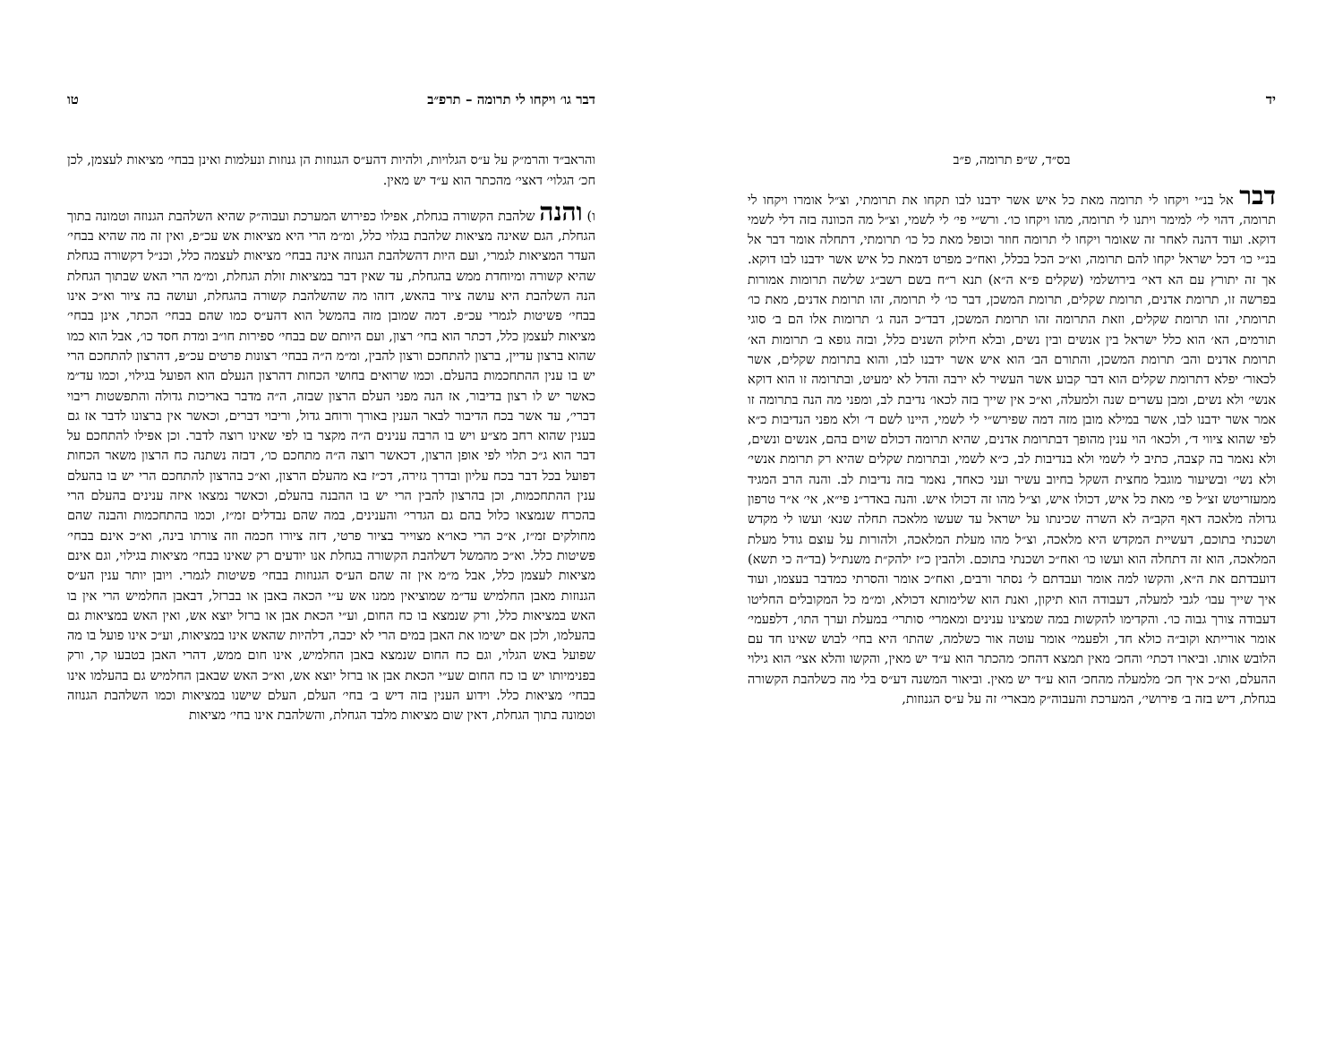יד
בס״ד, ש״פ תרומה, פ״ב
דבר אל בנ״י ויקחו לי תרומה מאת כל איש אשר ידבנו לבו תקחו את תרומתי, וצ״ל אומרו ויקחו לי תרומה, דהוי לי׳ למימר ויתנו לי תרומה, מהו ויקחו כו׳. ורש״י פי׳ לי לשמי, וצ״ל מה הכוונה בזה דלי לשמי דוקא. ועוד דהנה לאחר זה שאומר ויקחו לי תרומה חוזר וכופל מאת כל כו׳ תרומתי, דתחלה אומר דבר אל בנ״י כו׳ דכל ישראל יקחו להם תרומה, וא״כ הכל בכלל, ואח״כ מפרט דמאת כל איש אשר ידבנו לבו דוקא. אך זה יתורץ עם הא דאי׳ בירושלמי (שקלים פ״א ה״א) תנא ר״ח בשם רשב״ג שלשה תרומות אמורות בפרשה זו, תרומת אדנים, תרומת שקלים, תרומת המשכן, דבר כו׳ לי תרומה, זהו תרומת אדנים, מאת כו׳ תרומתי, זהו תרומת שקלים, וזאת התרומה זהו תרומת המשכן, דבד״כ הנה ג׳ תרומות אלו הם ב׳ סוגי תורמים, הא׳ הוא כלל ישראל בין אנשים ובין נשים, ובלא חילוק השנים כלל, ובזה גופא ב׳ תרומות הא׳ תרומת אדנים והב׳ תרומת המשכן, והתורם הב׳ הוא איש אשר ידבנו לבו, והוא בתרומת שקלים, אשר לכאור׳ יפלא דתרומת שקלים הוא דבר קבוע אשר העשיר לא ירבה והדל לא ימעיט, ובתרומה זו הוא דוקא אנשי׳ ולא נשים, ומבן עשרים שנה ולמעלה, וא״כ אין שייך בזה לכאו׳ נדיבת לב, ומפני מה הנה בתרומה זו אמר אשר ידבנו לבו, אשר במילא מובן מזה דמה שפירש״י לי לשמי, היינו לשם ד׳ ולא מפני הנדיבות כ״א לפי שהוא ציווי ד׳, ולכאו׳ הוי ענין מהופך דבתרומת אדנים, שהיא תרומה דכולם שוים בהם, אנשים ונשים, ולא נאמר בה קצבה, כתיב לי לשמי ולא בנדיבות לב, כ״א לשמי, ובתרומת שקלים שהיא רק תרומת אנשי׳ ולא נשי׳ ובשיעור מוגבל מחצית השקל בחיוב עשיר ועני כאחד, נאמר בזה נדיבות לב. והנה הרב המגיד ממעזריטש זצ״ל פי׳ מאת כל איש, דכולו איש, וצ״ל מהו זה דכולו איש. והנה באדר״נ פי״א, אי׳ א״ר טרפון גדולה מלאכה דאף הקב״ה לא השרה שכינתו על ישראל עד שעשו מלאכה תחלה שנא׳ ועשו לי מקדש ושכנתי בתוכם, דעשיית המקדש היא מלאכה, וצ״ל מהו מעלת המלאכה, ולהורות על עוצם גודל מעלת המלאכה, הוא זה דתחלה הוא ועשו כו׳ ואח״כ ושכנתי בתוכם. ולהבין כ״ז ילהק״ת משנת״ל (בד״ה כי תשא) דועבדתם את ה״א, והקשו למה אומר ועבדתם ל׳ נסתר ורבים, ואח״כ אומר והסרתי כמדבר בעצמו, ועוד איך שייך עבו׳ לגבי למעלה, דעבודה הוא תיקון, ואנת הוא שלימותא דכולא, ומ״מ כל המקובלים החליטו דעבודה צורך גבוה כו׳. והקדימו להקשות במה שמצינו ענינים ומאמרי׳ סותרי׳ במעלת וערך התו׳, דלפעמי׳ אומר אורייתא וקוב״ה כולא חד, ולפעמי׳ אומר עוטה אור כשלמה, שהתו׳ היא בחי׳ לבוש שאינו חד עם הלובש אותו. וביארו דכתי׳ והחכ׳ מאין תמצא דהחכ׳ מהכתר הוא ע״ד יש מאין, והקשו והלא אצי׳ הוא גילוי ההעלם, וא״כ איך חכ׳ מלמעלה מהחכ׳ הוא ע״ד יש מאין. וביאור המשנה דע״ס בלי מה כשלהבת הקשורה בגחלת, דיש בזה ב׳ פירושי׳, המערכת והעבוה״ק מבארי׳ זה על ע״ס הגנוזות,
דבר גו׳ ויקחו לי תרומה – תרפ״ב טו
והראב״ד והרמ״ק על ע״ס הגלויות, ולהיות דהע״ס הגנוזות הן גנוזות ונעלמות ואינן בבחי׳ מציאות לעצמן, לכן חכ׳ הגלוי׳ דאצי׳ מהכתר הוא ע״ד יש מאין.
ו) והנה שלהבת הקשורה בגחלת, אפילו כפירוש המערכת ועבוה״ק שהיא השלהבת הגנוזה וטמונה בתוך הגחלת, הגם שאינה מציאות שלהבת בגלוי כלל, ומ״מ הרי היא מציאות אש עכ״פ, ואין זה מה שהיא בבחי׳ העדר המציאות לגמרי, ועם היות דהשלהבת הגנוזה אינה בבחי׳ מציאות לעצמה כלל, וכנ״ל דקשורה בגחלת שהיא קשורה ומיוחדת ממש בהגחלת, עד שאין דבר במציאות זולת הגחלת, ומ״מ הרי האש שבתוך הגחלת הנה השלהבת היא עושה ציור בהאש, דזהו מה שהשלהבת קשורה בהגחלת, ועושה בה ציור וא״כ אינו בבחי׳ פשיטות לגמרי עכ״פ. דמה שמובן מזה בהמשל הוא דהע״ס כמו שהם בבחי׳ הכתר, אינן בבחי׳ מציאות לעצמן כלל, דכתר הוא בחי׳ רצון, ועם היותם שם בבחי׳ ספירות חו״ב ומדת חסד כו׳, אבל הוא כמו שהוא ברצון עדיין, ברצון להתחכם ורצון להבין, ומ״מ ה״ה בבחי׳ רצונות פרטים עכ״פ, דהרצון להתחכם הרי יש בו ענין ההתחכמות בהעלם. וכמו שרואים בחושי הכחות דהרצון הנעלם הוא הפועל בגילוי, וכמו עד״מ כאשר יש לו רצון בדיבור, אז הנה מפני העלם הרצון שבזה, ה״ה מדבר באריכות גדולה והתפשטות ריבוי דברי׳, עד אשר בכח הדיבור לבאר הענין באורך ורוחב גדול, וריבוי דברים, וכאשר אין ברצונו לדבר אז גם בענין שהוא רחב מצ״ע ויש בו הרבה ענינים ה״ה מקצר בו לפי שאינו רוצה לדבר. וכן אפילו להתחכם על דבר הוא ג״כ תלוי לפי אופן הרצון, דכאשר רוצה ה״ה מתחכם כו׳, דבזה נשתנה כח הרצון משאר הכחות דפועל בכל דבר בכח עליון ובדרך גזירה, דכ״ז בא מהעלם הרצון, וא״כ בהרצון להתחכם הרי יש בו בהעלם ענין ההתחכמות, וכן בהרצון להבין הרי יש בו ההבנה בהעלם, וכאשר נמצאו איזה ענינים בהעלם הרי בהכרח שנמצאו כלול בהם גם הגדרי׳ והענינים, במה שהם נבדלים זמ״ז, וכמו בהתחכמות והבנה שהם מחולקים זמ״ז, א״כ הרי כאו״א מצוייר בציור פרטי, דזה ציורו חכמה וזה צורתו בינה, וא״כ אינם בבחי׳ פשיטות כלל. וא״כ מהמשל דשלהבת הקשורה בגחלת אנו יודעים רק שאינו בבחי׳ מציאות בגילוי, וגם אינם מציאות לעצמן כלל, אבל מ״מ אין זה שהם הע״ס הגנוזות בבחי׳ פשיטות לגמרי. ויובן יותר ענין הע״ס הגנוזות מאבן החלמיש עד״מ שמוציאין ממנו אש ע״י הכאה באבן או בברזל, דבאבן החלמיש הרי אין בו האש במציאות כלל, ורק שנמצא בו כח החום, וע״י הכאת אבן או ברזל יוצא אש, ואין האש במציאות גם בהעלמו, ולכן אם ישימו את האבן במים הרי לא יכבה, דלהיות שהאש אינו במציאות, וע״כ אינו פועל בו מה שפועל באש הגלוי, וגם כח החום שנמצא באבן החלמיש, אינו חום ממש, דהרי האבן בטבעו קר, ורק בפנימיותו יש בו כח החום שע״י הכאת אבן או ברזל יוצא אש, וא״כ האש שבאבן החלמיש גם בהעלמו אינו בבחי׳ מציאות כלל. וידוע הענין בזה דיש ב׳ בחי׳ העלם, העלם שישנו במציאות וכמו השלהבת הגנוזה וטמונה בתוך הגחלת, דאין שום מציאות מלבד הגחלת, והשלהבת אינו בחי׳ מציאות